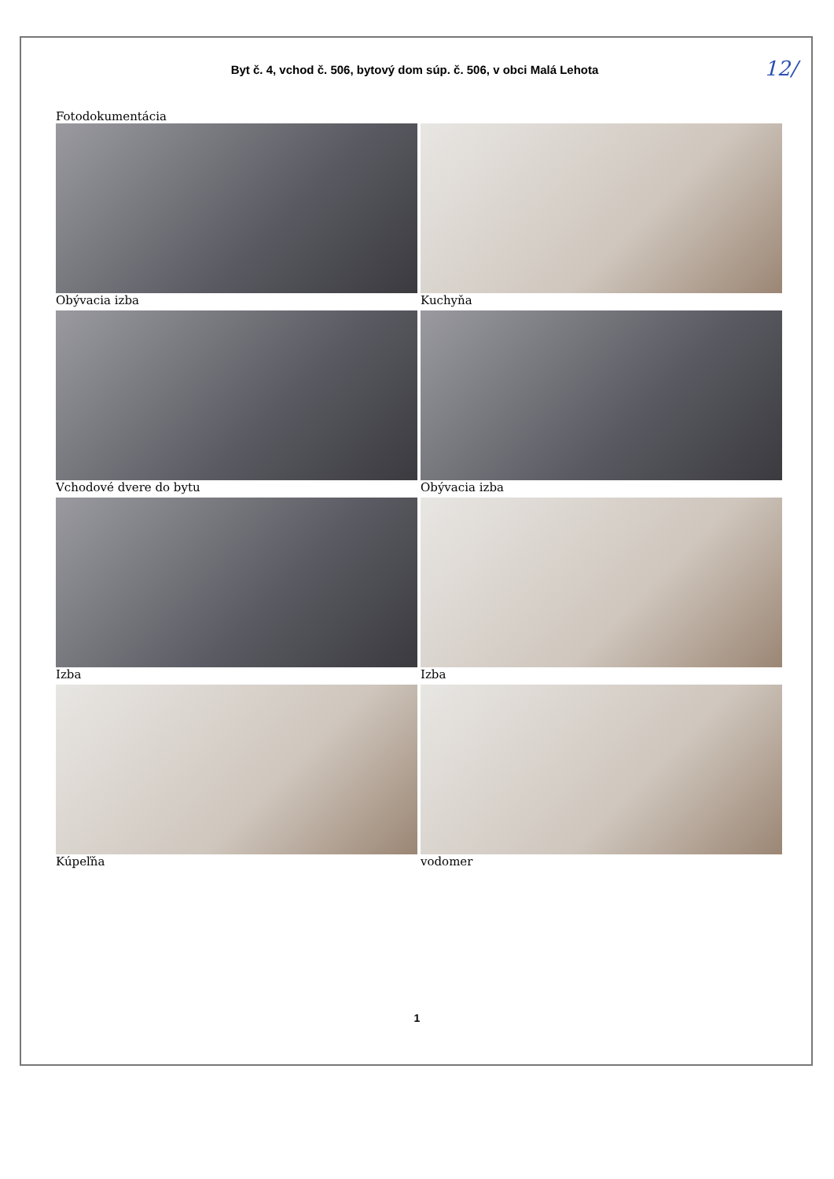Byt č. 4, vchod č. 506, bytový dom súp. č. 506, v obci Malá Lehota
12/
Fotodokumentácia
Obývacia izba
Kuchyňa
Vchodové dvere do bytu
Obývacia izba
Izba
Izba
Kúpeľňa
vodomer
1